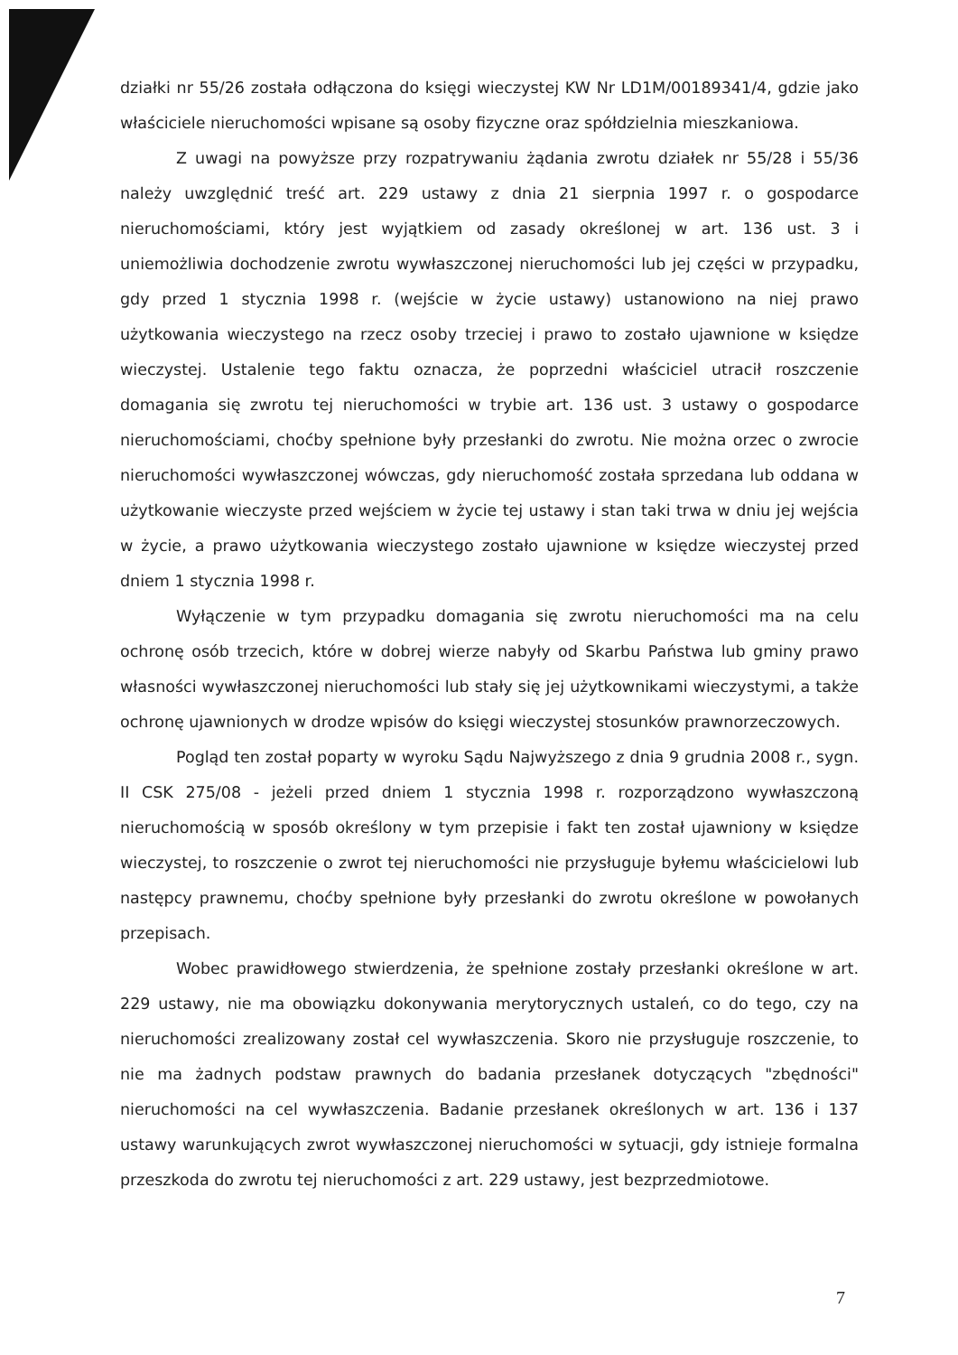działki nr 55/26 została odłączona do księgi wieczystej KW Nr LD1M/00189341/4, gdzie jako właściciele nieruchomości wpisane są osoby fizyczne oraz spółdzielnia mieszkaniowa.
Z uwagi na powyższe przy rozpatrywaniu żądania zwrotu działek nr 55/28 i 55/36 należy uwzględnić treść art. 229 ustawy z dnia 21 sierpnia 1997 r. o gospodarce nieruchomościami, który jest wyjątkiem od zasady określonej w art. 136 ust. 3 i uniemożliwia dochodzenie zwrotu wywłaszczonej nieruchomości lub jej części w przypadku, gdy przed 1 stycznia 1998 r. (wejście w życie ustawy) ustanowiono na niej prawo użytkowania wieczystego na rzecz osoby trzeciej i prawo to zostało ujawnione w księdze wieczystej. Ustalenie tego faktu oznacza, że poprzedni właściciel utracił roszczenie domagania się zwrotu tej nieruchomości w trybie art. 136 ust. 3 ustawy o gospodarce nieruchomościami, choćby spełnione były przesłanki do zwrotu. Nie można orzec o zwrocie nieruchomości wywłaszczonej wówczas, gdy nieruchomość została sprzedana lub oddana w użytkowanie wieczyste przed wejściem w życie tej ustawy i stan taki trwa w dniu jej wejścia w życie, a prawo użytkowania wieczystego zostało ujawnione w księdze wieczystej przed dniem 1 stycznia 1998 r.
Wyłączenie w tym przypadku domagania się zwrotu nieruchomości ma na celu ochronę osób trzecich, które w dobrej wierze nabyły od Skarbu Państwa lub gminy prawo własności wywłaszczonej nieruchomości lub stały się jej użytkownikami wieczystymi, a także ochronę ujawnionych w drodze wpisów do księgi wieczystej stosunków prawnorzeczowych.
Pogląd ten został poparty w wyroku Sądu Najwyższego z dnia 9 grudnia 2008 r., sygn. II CSK 275/08 - jeżeli przed dniem 1 stycznia 1998 r. rozporządzono wywłaszczoną nieruchomością w sposób określony w tym przepisie i fakt ten został ujawniony w księdze wieczystej, to roszczenie o zwrot tej nieruchomości nie przysługuje byłemu właścicielowi lub następcy prawnemu, choćby spełnione były przesłanki do zwrotu określone w powołanych przepisach.
Wobec prawidłowego stwierdzenia, że spełnione zostały przesłanki określone w art. 229 ustawy, nie ma obowiązku dokonywania merytorycznych ustaleń, co do tego, czy na nieruchomości zrealizowany został cel wywłaszczenia. Skoro nie przysługuje roszczenie, to nie ma żadnych podstaw prawnych do badania przesłanek dotyczących "zbędności" nieruchomości na cel wywłaszczenia. Badanie przesłanek określonych w art. 136 i 137 ustawy warunkujących zwrot wywłaszczonej nieruchomości w sytuacji, gdy istnieje formalna przeszkoda do zwrotu tej nieruchomości z art. 229 ustawy, jest bezprzedmiotowe.
7